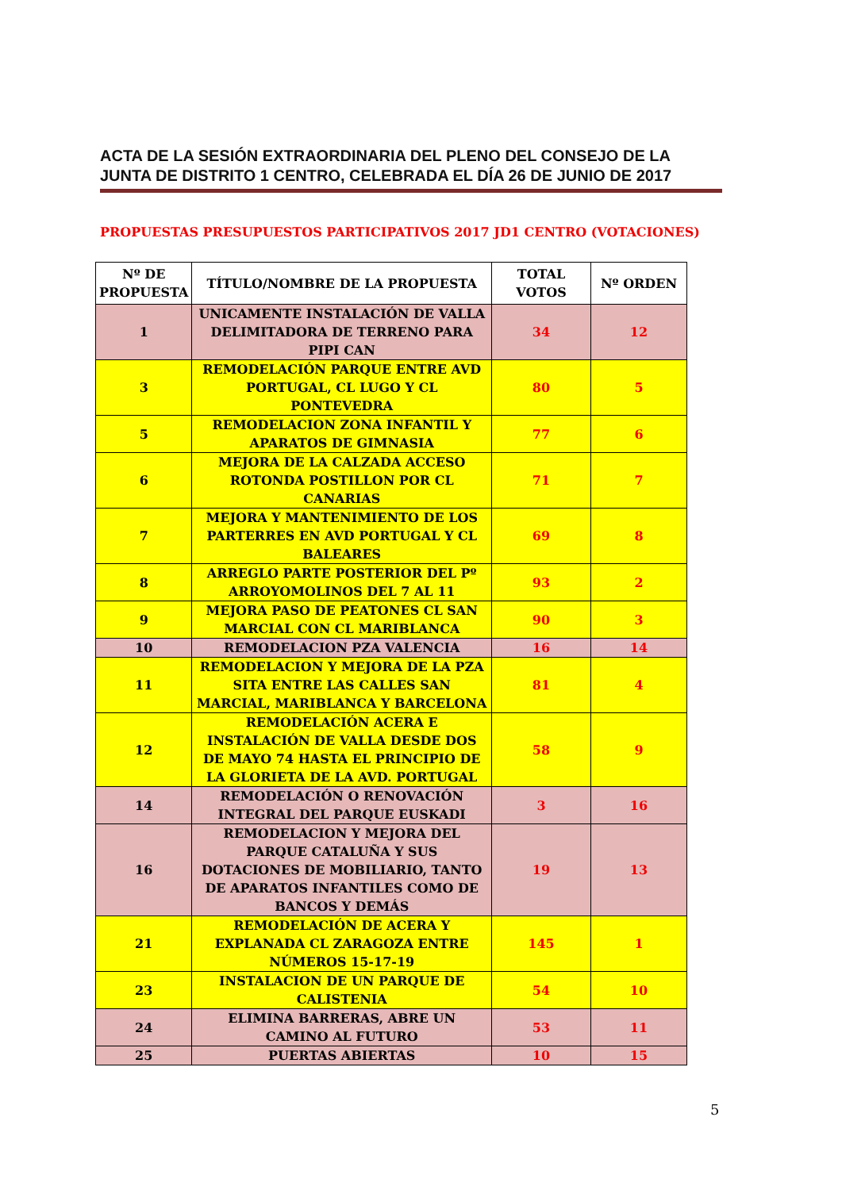ACTA DE LA SESIÓN EXTRAORDINARIA DEL PLENO DEL CONSEJO DE LA JUNTA DE DISTRITO 1 CENTRO, CELEBRADA EL DÍA 26 DE JUNIO DE 2017
PROPUESTAS PRESUPUESTOS PARTICIPATIVOS 2017 JD1 CENTRO (VOTACIONES)
| Nº DE PROPUESTA | TÍTULO/NOMBRE DE LA PROPUESTA | TOTAL VOTOS | Nº ORDEN |
| --- | --- | --- | --- |
| 1 | UNICAMENTE INSTALACIÓN DE VALLA DELIMITADORA DE TERRENO PARA PIPI CAN | 34 | 12 |
| 3 | REMODELACIÓN PARQUE ENTRE AVD PORTUGAL, CL LUGO Y CL PONTEVEDRA | 80 | 5 |
| 5 | REMODELACION ZONA INFANTIL Y APARATOS DE GIMNASIA | 77 | 6 |
| 6 | MEJORA DE LA CALZADA ACCESO ROTONDA POSTILLON POR CL CANARIAS | 71 | 7 |
| 7 | MEJORA Y MANTENIMIENTO DE LOS PARTERRES EN AVD PORTUGAL Y CL BALEARES | 69 | 8 |
| 8 | ARREGLO PARTE POSTERIOR DEL Pº ARROYOMOLINOS DEL 7 AL 11 | 93 | 2 |
| 9 | MEJORA PASO DE PEATONES CL SAN MARCIAL CON CL MARIBLANCA | 90 | 3 |
| 10 | REMODELACION PZA VALENCIA | 16 | 14 |
| 11 | REMODELACION Y MEJORA DE LA PZA SITA ENTRE LAS CALLES SAN MARCIAL, MARIBLANCA Y BARCELONA | 81 | 4 |
| 12 | REMODELACIÓN ACERA E INSTALACIÓN DE VALLA DESDE DOS DE MAYO 74 HASTA EL PRINCIPIO DE LA GLORIETA DE LA AVD. PORTUGAL | 58 | 9 |
| 14 | REMODELACIÓN O RENOVACIÓN INTEGRAL DEL PARQUE EUSKADI | 3 | 16 |
| 16 | REMODELACION Y MEJORA DEL PARQUE CATALUÑA Y SUS DOTACIONES DE MOBILIARIO, TANTO DE APARATOS INFANTILES COMO DE BANCOS Y DEMÁS | 19 | 13 |
| 21 | REMODELACIÓN DE ACERA Y EXPLANADA CL ZARAGOZA ENTRE NÚMEROS 15-17-19 | 145 | 1 |
| 23 | INSTALACION DE UN PARQUE DE CALISTENIA | 54 | 10 |
| 24 | ELIMINA BARRERAS, ABRE UN CAMINO AL FUTURO | 53 | 11 |
| 25 | PUERTAS ABIERTAS | 10 | 15 |
5